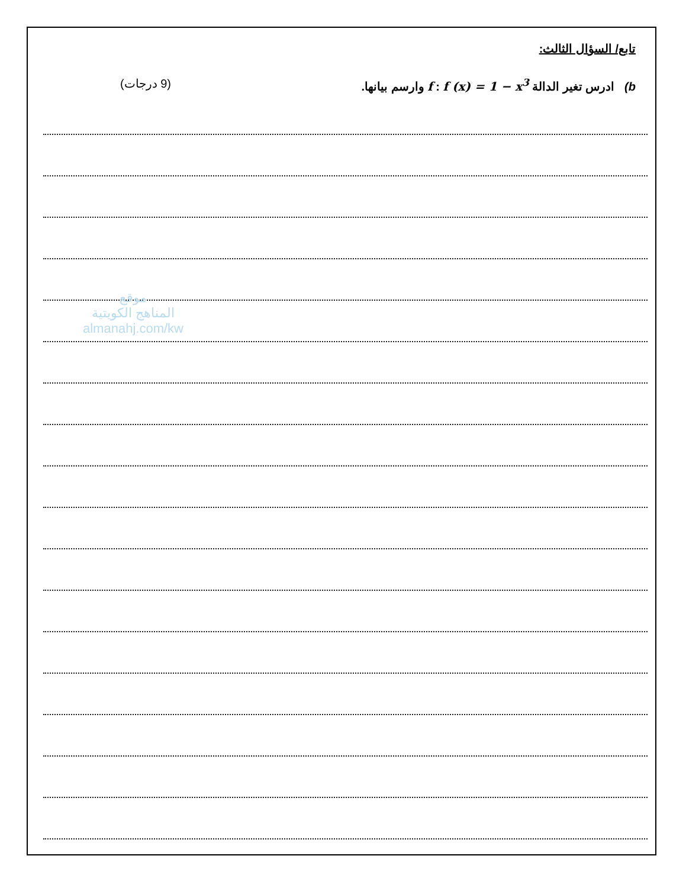تابع/ السؤال الثالث:
b) ادرس تغير الدالة f : f (x) = 1 − x<sup>3</sup> وارسم بيانها. (9 درجات)
موقع
المناهج الكويتية
almanahj.com/kw